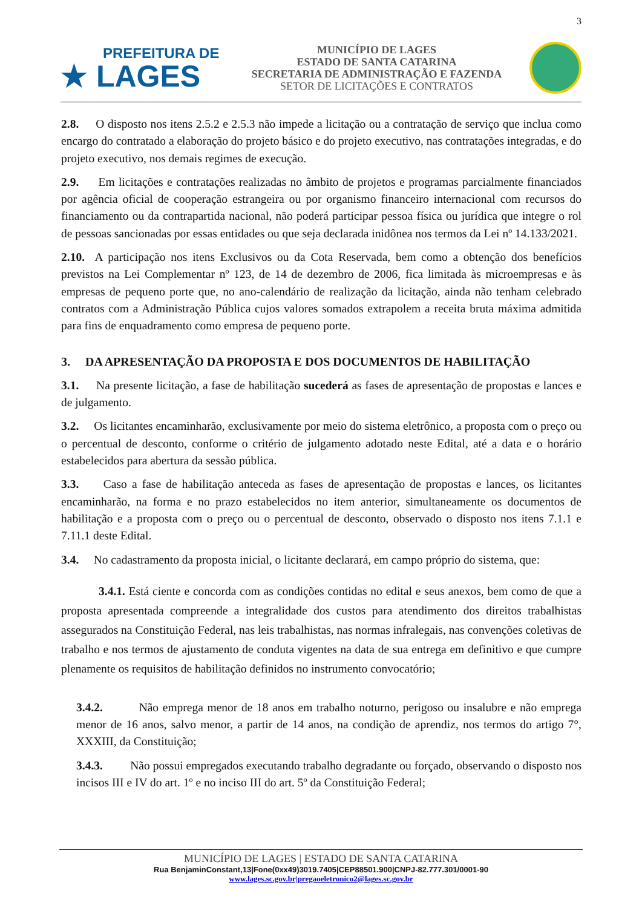3
PREFEITURA DE
★ LAGES
MUNICÍPIO DE LAGES
ESTADO DE SANTA CATARINA
SECRETARIA DE ADMINISTRAÇÃO E FAZENDA
SETOR DE LICITAÇÕES E CONTRATOS
2.8. O disposto nos itens 2.5.2 e 2.5.3 não impede a licitação ou a contratação de serviço que inclua como encargo do contratado a elaboração do projeto básico e do projeto executivo, nas contratações integradas, e do projeto executivo, nos demais regimes de execução.
2.9. Em licitações e contratações realizadas no âmbito de projetos e programas parcialmente financiados por agência oficial de cooperação estrangeira ou por organismo financeiro internacional com recursos do financiamento ou da contrapartida nacional, não poderá participar pessoa física ou jurídica que integre o rol de pessoas sancionadas por essas entidades ou que seja declarada inidônea nos termos da Lei nº 14.133/2021.
2.10. A participação nos itens Exclusivos ou da Cota Reservada, bem como a obtenção dos benefícios previstos na Lei Complementar nº 123, de 14 de dezembro de 2006, fica limitada às microempresas e às empresas de pequeno porte que, no ano-calendário de realização da licitação, ainda não tenham celebrado contratos com a Administração Pública cujos valores somados extrapolem a receita bruta máxima admitida para fins de enquadramento como empresa de pequeno porte.
3. DA APRESENTAÇÃO DA PROPOSTA E DOS DOCUMENTOS DE HABILITAÇÃO
3.1. Na presente licitação, a fase de habilitação sucederá as fases de apresentação de propostas e lances e de julgamento.
3.2. Os licitantes encaminharão, exclusivamente por meio do sistema eletrônico, a proposta com o preço ou o percentual de desconto, conforme o critério de julgamento adotado neste Edital, até a data e o horário estabelecidos para abertura da sessão pública.
3.3. Caso a fase de habilitação anteceda as fases de apresentação de propostas e lances, os licitantes encaminharão, na forma e no prazo estabelecidos no item anterior, simultaneamente os documentos de habilitação e a proposta com o preço ou o percentual de desconto, observado o disposto nos itens 7.1.1 e 7.11.1 deste Edital.
3.4. No cadastramento da proposta inicial, o licitante declarará, em campo próprio do sistema, que:
3.4.1. Está ciente e concorda com as condições contidas no edital e seus anexos, bem como de que a proposta apresentada compreende a integralidade dos custos para atendimento dos direitos trabalhistas assegurados na Constituição Federal, nas leis trabalhistas, nas normas infralegais, nas convenções coletivas de trabalho e nos termos de ajustamento de conduta vigentes na data de sua entrega em definitivo e que cumpre plenamente os requisitos de habilitação definidos no instrumento convocatório;
3.4.2. Não emprega menor de 18 anos em trabalho noturno, perigoso ou insalubre e não emprega menor de 16 anos, salvo menor, a partir de 14 anos, na condição de aprendiz, nos termos do artigo 7°, XXXIII, da Constituição;
3.4.3. Não possui empregados executando trabalho degradante ou forçado, observando o disposto nos incisos III e IV do art. 1º e no inciso III do art. 5º da Constituição Federal;
MUNICÍPIO DE LAGES | ESTADO DE SANTA CATARINA
Rua BenjaminConstant,13|Fone(0xx49)3019.7405|CEP88501.900|CNPJ-82.777.301/0001-90
www.lages.sc.gov.br|pregaoeletronico2@lages.sc.gov.br